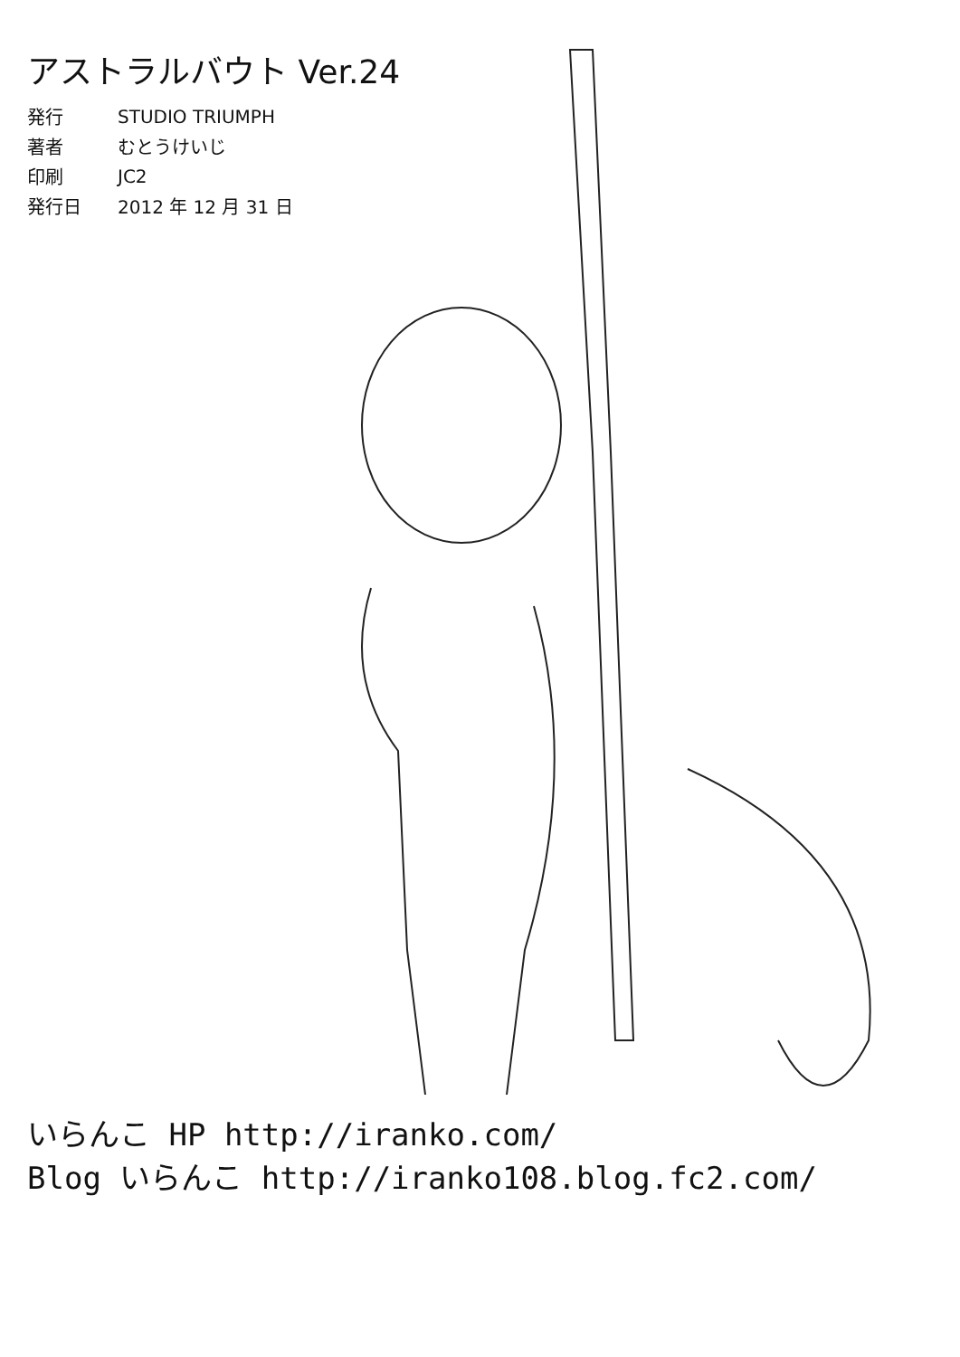アストラルバウト Ver.24
| 発行 | STUDIO TRIUMPH |
| 著者 | むとうけいじ |
| 印刷 | JC2 |
| 発行日 | 2012 年 12 月 31 日 |
いらんこ HP http://iranko.com/
Blog いらんこ http://iranko108.blog.fc2.com/